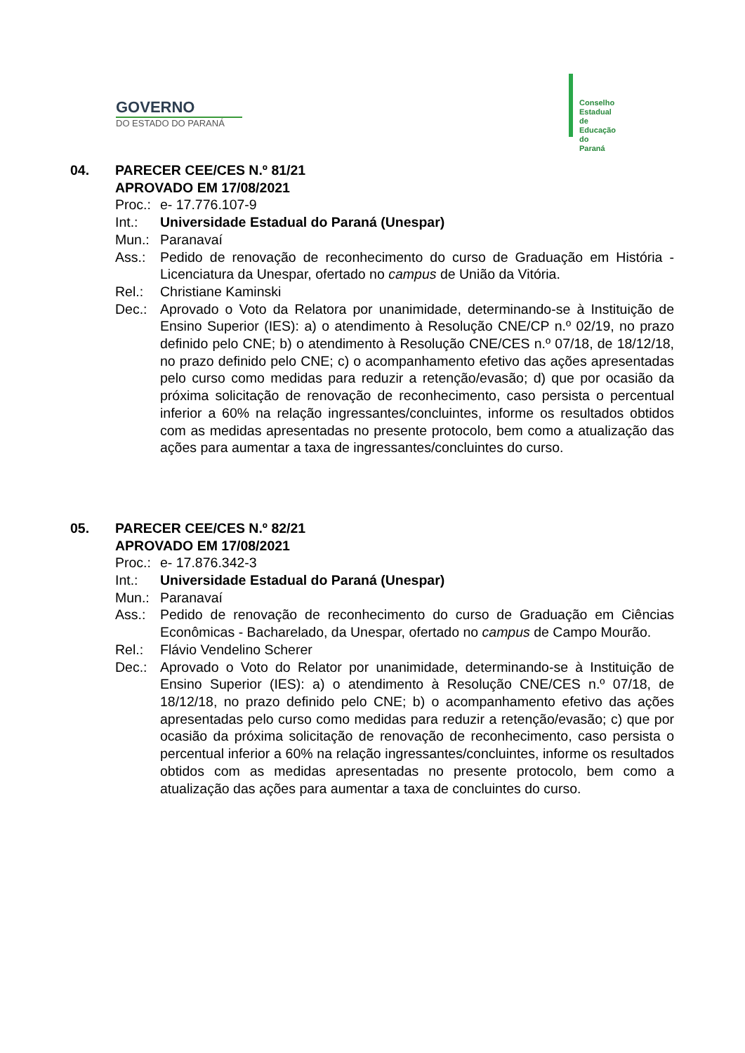GOVERNO
DO ESTADO DO PARANÁ
Conselho
Estadual
de Educação
do Paraná
04. PARECER CEE/CES N.º 81/21
APROVADO EM 17/08/2021
Proc.:
e- 17.776.107-9
Int.: Universidade Estadual do Paraná (Unespar)
Mun.: Paranavaí
Ass.: Pedido de renovação de reconhecimento do curso de Graduação em História - Licenciatura da Unespar, ofertado no campus de União da Vitória.
Rel.: Christiane Kaminski
Dec.: Aprovado o Voto da Relatora por unanimidade, determinando-se à Instituição de Ensino Superior (IES): a) o atendimento à Resolução CNE/CP n.º 02/19, no prazo definido pelo CNE; b) o atendimento à Resolução CNE/CES n.º 07/18, de 18/12/18, no prazo definido pelo CNE; c) o acompanhamento efetivo das ações apresentadas pelo curso como medidas para reduzir a retenção/evasão; d) que por ocasião da próxima solicitação de renovação de reconhecimento, caso persista o percentual inferior a 60% na relação ingressantes/concluintes, informe os resultados obtidos com as medidas apresentadas no presente protocolo, bem como a atualização das ações para aumentar a taxa de ingressantes/concluintes do curso.
05. PARECER CEE/CES N.º 82/21
APROVADO EM 17/08/2021
Proc.:
e- 17.876.342-3
Int.: Universidade Estadual do Paraná (Unespar)
Mun.: Paranavaí
Ass.: Pedido de renovação de reconhecimento do curso de Graduação em Ciências Econômicas - Bacharelado, da Unespar, ofertado no campus de Campo Mourão.
Rel.: Flávio Vendelino Scherer
Dec.: Aprovado o Voto do Relator por unanimidade, determinando-se à Instituição de Ensino Superior (IES): a) o atendimento à Resolução CNE/CES n.º 07/18, de 18/12/18, no prazo definido pelo CNE; b) o acompanhamento efetivo das ações apresentadas pelo curso como medidas para reduzir a retenção/evasão; c) que por ocasião da próxima solicitação de renovação de reconhecimento, caso persista o percentual inferior a 60% na relação ingressantes/concluintes, informe os resultados obtidos com as medidas apresentadas no presente protocolo, bem como a atualização das ações para aumentar a taxa de concluintes do curso.